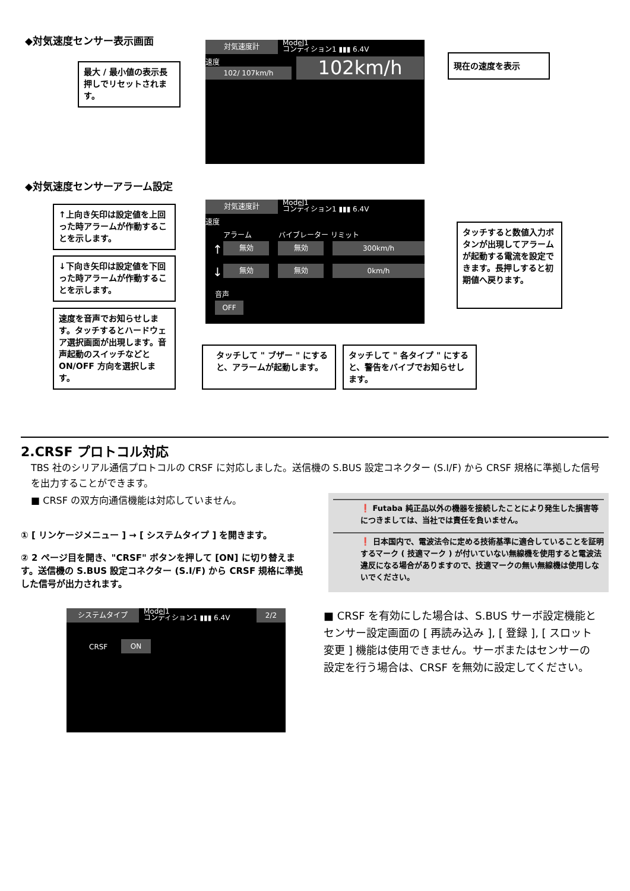◆対気速度センサー表示画面
対気速度計
Model1
コンディション1 ▮▮▮ 6.4V
速度
102/ 107km/h 102km/h
最大 / 最小値の表示長押しでリセットされます。
現在の速度を表示
◆対気速度センサーアラーム設定
対気速度計
Model1
コンディション1 ▮▮▮ 6.4V
速度
アラーム バイブレーター リミット
↑ 無効 無効 300km/h
↓ 無効 無効 0km/h
音声
OFF
↑上向き矢印は設定値を上回った時アラームが作動することを示します。
↓下向き矢印は設定値を下回った時アラームが作動することを示します。
速度を音声でお知らせします。タッチするとハードウェア選択画面が出現します。音声起動のスイッチなどと ON/OFF 方向を選択します。
タッチして " ブザー " にすると、アラームが起動します。
タッチして " 各タイプ " にすると、警告をバイブでお知らせします。
タッチすると数値入力ボタンが出現してアラームが起動する電流を設定できます。長押しすると初期値へ戻ります。
2.CRSF プロトコル対応
TBS 社のシリアル通信プロトコルの CRSF に対応しました。送信機の S.BUS 設定コネクター (S.I/F) から CRSF 規格に準拠した信号を出力することができます。
■ CRSF の双方向通信機能は対応していません。
① [ リンケージメニュー ] → [ システムタイプ ] を開きます。
② 2 ページ目を開き、"CRSF" ボタンを押して [ON] に切り替えます。送信機の S.BUS 設定コネクター (S.I/F) から CRSF 規格に準拠した信号が出力されます。
❗ Futaba 純正品以外の機器を接続したことにより発生した損害等につきましては、当社では責任を負いません。
❗ 日本国内で、電波法令に定める技術基準に適合していることを証明するマーク ( 技適マーク ) が付いていない無線機を使用すると電波法違反になる場合がありますので、技適マークの無い無線機は使用しないでください。
システムタイプ
Model1
コンディション1 ▮▮▮ 6.4V
2/2
CRSF ON
■ CRSF を有効にした場合は、S.BUS サーボ設定機能とセンサー設定画面の [ 再読み込み ], [ 登録 ], [ スロット変更 ] 機能は使用できません。サーボまたはセンサーの設定を行う場合は、CRSF を無効に設定してください。